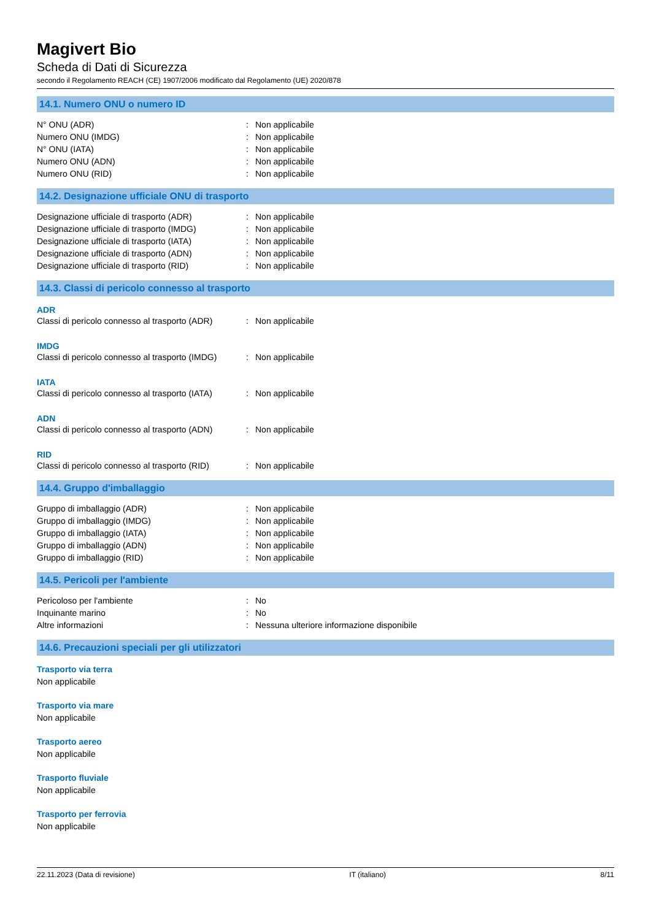Magivert Bio
Scheda di Dati di Sicurezza
secondo il Regolamento REACH (CE) 1907/2006 modificato dal Regolamento (UE) 2020/878
14.1. Numero ONU o numero ID
| N° ONU (ADR) | : | Non applicabile |
| Numero ONU (IMDG) | : | Non applicabile |
| N° ONU (IATA) | : | Non applicabile |
| Numero ONU (ADN) | : | Non applicabile |
| Numero ONU (RID) | : | Non applicabile |
14.2. Designazione ufficiale ONU di trasporto
| Designazione ufficiale di trasporto (ADR) | : | Non applicabile |
| Designazione ufficiale di trasporto (IMDG) | : | Non applicabile |
| Designazione ufficiale di trasporto (IATA) | : | Non applicabile |
| Designazione ufficiale di trasporto (ADN) | : | Non applicabile |
| Designazione ufficiale di trasporto (RID) | : | Non applicabile |
14.3. Classi di pericolo connesso al trasporto
ADR
| Classi di pericolo connesso al trasporto (ADR) | : | Non applicabile |
IMDG
| Classi di pericolo connesso al trasporto (IMDG) | : | Non applicabile |
IATA
| Classi di pericolo connesso al trasporto (IATA) | : | Non applicabile |
ADN
| Classi di pericolo connesso al trasporto (ADN) | : | Non applicabile |
RID
| Classi di pericolo connesso al trasporto (RID) | : | Non applicabile |
14.4. Gruppo d'imballaggio
| Gruppo di imballaggio (ADR) | : | Non applicabile |
| Gruppo di imballaggio (IMDG) | : | Non applicabile |
| Gruppo di imballaggio (IATA) | : | Non applicabile |
| Gruppo di imballaggio (ADN) | : | Non applicabile |
| Gruppo di imballaggio (RID) | : | Non applicabile |
14.5. Pericoli per l'ambiente
| Pericoloso per l'ambiente | : | No |
| Inquinante marino | : | No |
| Altre informazioni | : | Nessuna ulteriore informazione disponibile |
14.6. Precauzioni speciali per gli utilizzatori
Trasporto via terra
Non applicabile
Trasporto via mare
Non applicabile
Trasporto aereo
Non applicabile
Trasporto fluviale
Non applicabile
Trasporto per ferrovia
Non applicabile
22.11.2023 (Data di revisione) IT (italiano) 8/11